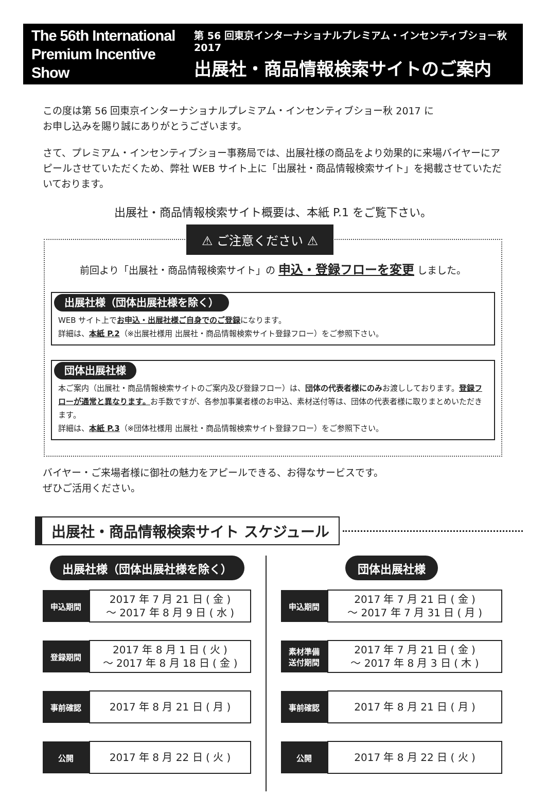The 56th International
Premium Incentive Show
第 56 回東京インターナショナルプレミアム・インセンティブショー秋 2017
出展社・商品情報検索サイトのご案内
この度は第 56 回東京インターナショナルプレミアム・インセンティブショー秋 2017 に
お申し込みを賜り誠にありがとうございます。
さて、プレミアム・インセンティブショー事務局では、出展社様の商品をより効果的に来場バイヤーにアピールさせていただくため、弊社 WEB サイト上に「出展社・商品情報検索サイト」を掲載させていただいております。
出展社・商品情報検索サイト概要は、本紙 P.1 をご覧下さい。
⚠ ご注意ください ⚠
前回より「出展社・商品情報検索サイト」の 申込・登録フローを変更 しました。
出展社様（団体出展社様を除く）
WEB サイト上でお申込・出展社様ご自身でのご登録になります。
詳細は、本紙 P.2（※出展社様用 出展社・商品情報検索サイト登録フロー）をご参照下さい。
団体出展社様
本ご案内（出展社・商品情報検索サイトのご案内及び登録フロー）は、団体の代表者様にのみお渡ししております。登録フローが通常と異なります。お手数ですが、各参加事業者様のお申込、素材送付等は、団体の代表者様に取りまとめいただきます。
詳細は、本紙 P.3（※団体社様用 出展社・商品情報検索サイト登録フロー）をご参照下さい。
バイヤー・ご来場者様に御社の魅力をアピールできる、お得なサービスです。
ぜひご活用ください。
出展社・商品情報検索サイト スケジュール
出展社様（団体出展社様を除く）
| 申込期間 | 2017 年 7 月 21 日 ( 金 ) ～ 2017 年 8 月 9 日 ( 水 ) |
| 登録期間 | 2017 年 8 月 1 日 ( 火 ) ～ 2017 年 8 月 18 日 ( 金 ) |
| 事前確認 | 2017 年 8 月 21 日 ( 月 ) |
| 公開 | 2017 年 8 月 22 日 ( 火 ) |
団体出展社様
| 申込期間 | 2017 年 7 月 21 日 ( 金 ) ～ 2017 年 7 月 31 日 ( 月 ) |
| 素材準備 送付期間 | 2017 年 7 月 21 日 ( 金 ) ～ 2017 年 8 月 3 日 ( 木 ) |
| 事前確認 | 2017 年 8 月 21 日 ( 月 ) |
| 公開 | 2017 年 8 月 22 日 ( 火 ) |